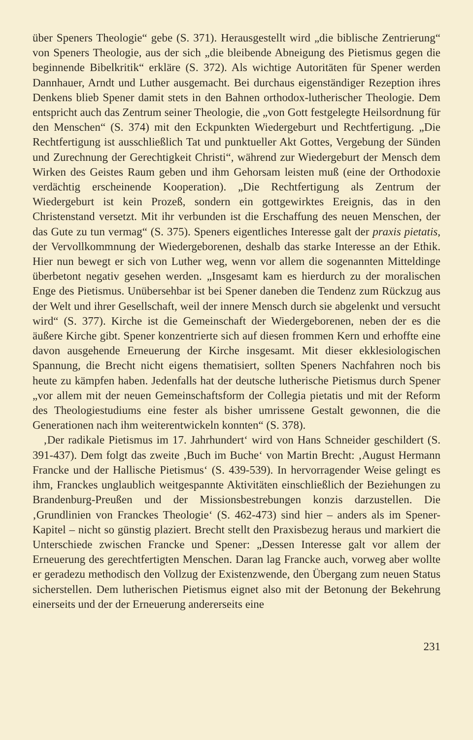über Speners Theologie“ gebe (S. 371). Herausgestellt wird „die biblische Zentrierung“ von Speners Theologie, aus der sich „die bleibende Abneigung des Pietismus gegen die beginnende Bibelkritik“ erkläre (S. 372). Als wichtige Autoritäten für Spener werden Dannhauer, Arndt und Luther ausgemacht. Bei durchaus eigenständiger Rezeption ihres Denkens blieb Spener damit stets in den Bahnen orthodox-lutherischer Theologie. Dem entspricht auch das Zentrum seiner Theologie, die „von Gott festgelegte Heilsordnung für den Menschen“ (S. 374) mit den Eckpunkten Wiedergeburt und Rechtfertigung. „Die Rechtfertigung ist ausschließlich Tat und punktueller Akt Gottes, Vergebung der Sünden und Zurechnung der Gerechtigkeit Christi“, während zur Wiedergeburt der Mensch dem Wirken des Geistes Raum geben und ihm Gehorsam leisten muß (eine der Orthodoxie verdächtig erscheinende Kooperation). „Die Rechtfertigung als Zentrum der Wiedergeburt ist kein Prozeß, sondern ein gottgewirktes Ereignis, das in den Christenstand versetzt. Mit ihr verbunden ist die Erschaffung des neuen Menschen, der das Gute zu tun vermag“ (S. 375). Speners eigentliches Interesse galt der praxis pietatis, der Vervollkommnung der Wiedergeborenen, deshalb das starke Interesse an der Ethik. Hier nun bewegt er sich von Luther weg, wenn vor allem die sogenannten Mitteldinge überbetont negativ gesehen werden. „Insgesamt kam es hierdurch zu der moralischen Enge des Pietismus. Unübersehbar ist bei Spener daneben die Tendenz zum Rückzug aus der Welt und ihrer Gesellschaft, weil der innere Mensch durch sie abgelenkt und versucht wird“ (S. 377). Kirche ist die Gemeinschaft der Wiedergeborenen, neben der es die äußere Kirche gibt. Spener konzentrierte sich auf diesen frommen Kern und erhoffte eine davon ausgehende Erneuerung der Kirche insgesamt. Mit dieser ekklesiologischen Spannung, die Brecht nicht eigens thematisiert, sollten Speners Nachfahren noch bis heute zu kämpfen haben. Jedenfalls hat der deutsche lutherische Pietismus durch Spener „vor allem mit der neuen Gemeinschaftsform der Collegia pietatis und mit der Reform des Theologiestudiums eine fester als bisher umrissene Gestalt gewonnen, die die Generationen nach ihm weiterentwickeln konnten“ (S. 378).
‚Der radikale Pietismus im 17. Jahrhundert‘ wird von Hans Schneider geschildert (S. 391-437). Dem folgt das zweite ‚Buch im Buche‘ von Martin Brecht: ‚August Hermann Francke und der Hallische Pietismus‘ (S. 439-539). In hervorragender Weise gelingt es ihm, Franckes unglaublich weitgespannte Aktivitäten einschließlich der Beziehungen zu Brandenburg-Preußen und der Missionsbestrebungen konzis darzustellen. Die ‚Grundlinien von Franckes Theologie‘ (S. 462-473) sind hier – anders als im Spener-Kapitel – nicht so günstig plaziert. Brecht stellt den Praxisbezug heraus und markiert die Unterschiede zwischen Francke und Spener: „Dessen Interesse galt vor allem der Erneuerung des gerechtfertigten Menschen. Daran lag Francke auch, vorweg aber wollte er geradezu methodisch den Vollzug der Existenzwende, den Übergang zum neuen Status sicherstellen. Dem lutherischen Pietismus eignet also mit der Betonung der Bekehrung einerseits und der der Erneuerung andererseits eine
231